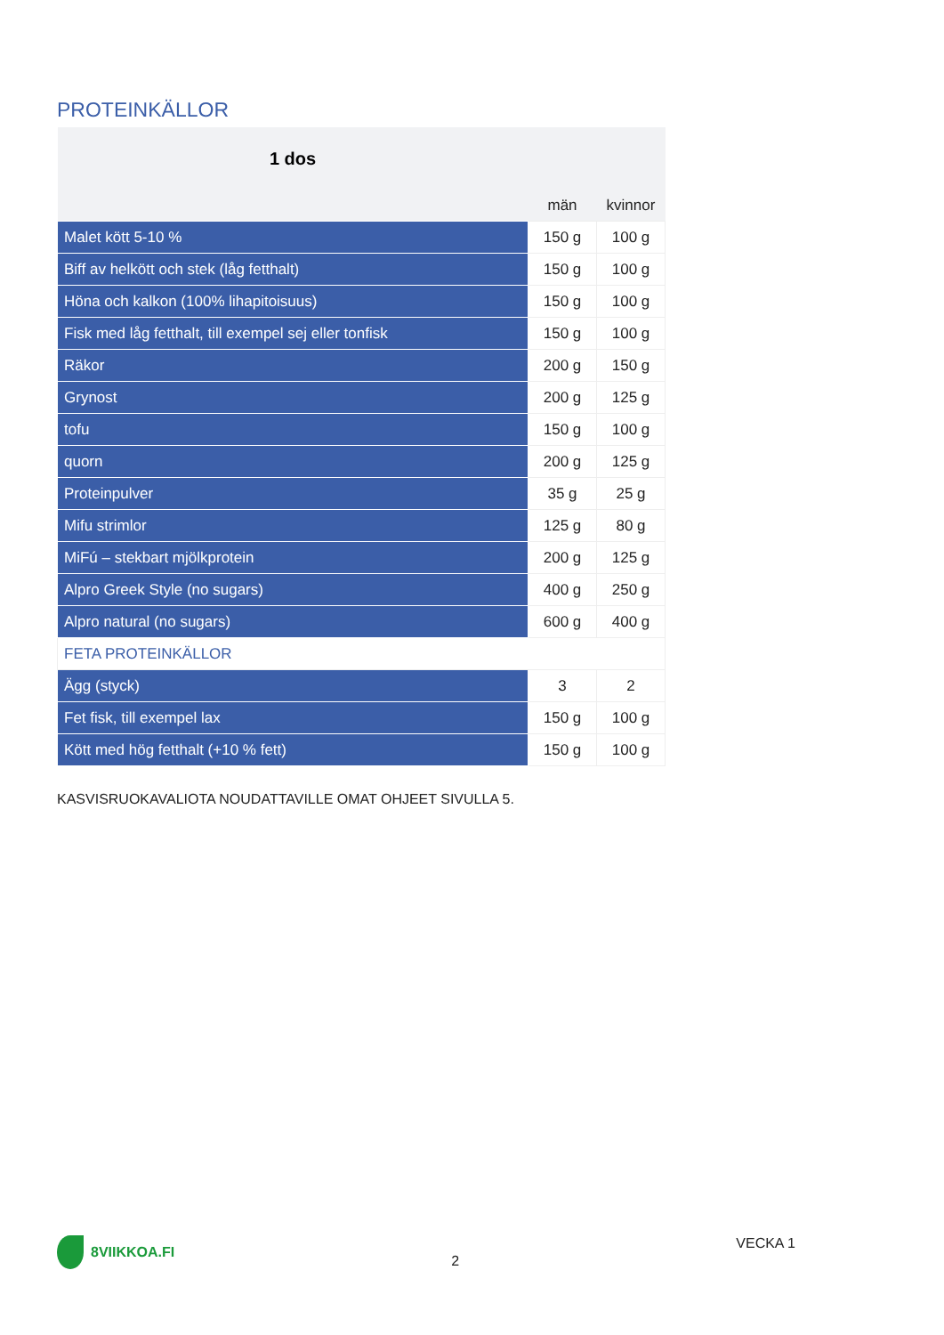PROTEINKÄLLOR
| 1 dos | | |
| | män | kvinnor |
| Malet kött 5-10 % | 150 g | 100 g |
| Biff av helkött och stek (låg fetthalt) | 150 g | 100 g |
| Höna och kalkon (100% lihapitoisuus) | 150 g | 100 g |
| Fisk med låg fetthalt, till exempel sej eller tonfisk | 150 g | 100 g |
| Räkor | 200 g | 150 g |
| Grynost | 200 g | 125 g |
| tofu | 150 g | 100 g |
| quorn | 200 g | 125 g |
| Proteinpulver | 35 g | 25 g |
| Mifu strimlor | 125 g | 80 g |
| MiFú – stekbart mjölkprotein | 200 g | 125 g |
| Alpro Greek Style (no sugars) | 400 g | 250 g |
| Alpro natural (no sugars) | 600 g | 400 g |
| FETA PROTEINKÄLLOR | | |
| Ägg (styck) | 3 | 2 |
| Fet fisk, till exempel lax | 150 g | 100 g |
| Kött med hög fetthalt (+10 % fett) | 150 g | 100 g |
KASVISRUOKAVALIOTA NOUDATTAVILLE OMAT OHJEET SIVULLA 5.
8VIIKKOA.FI
2
VECKA 1